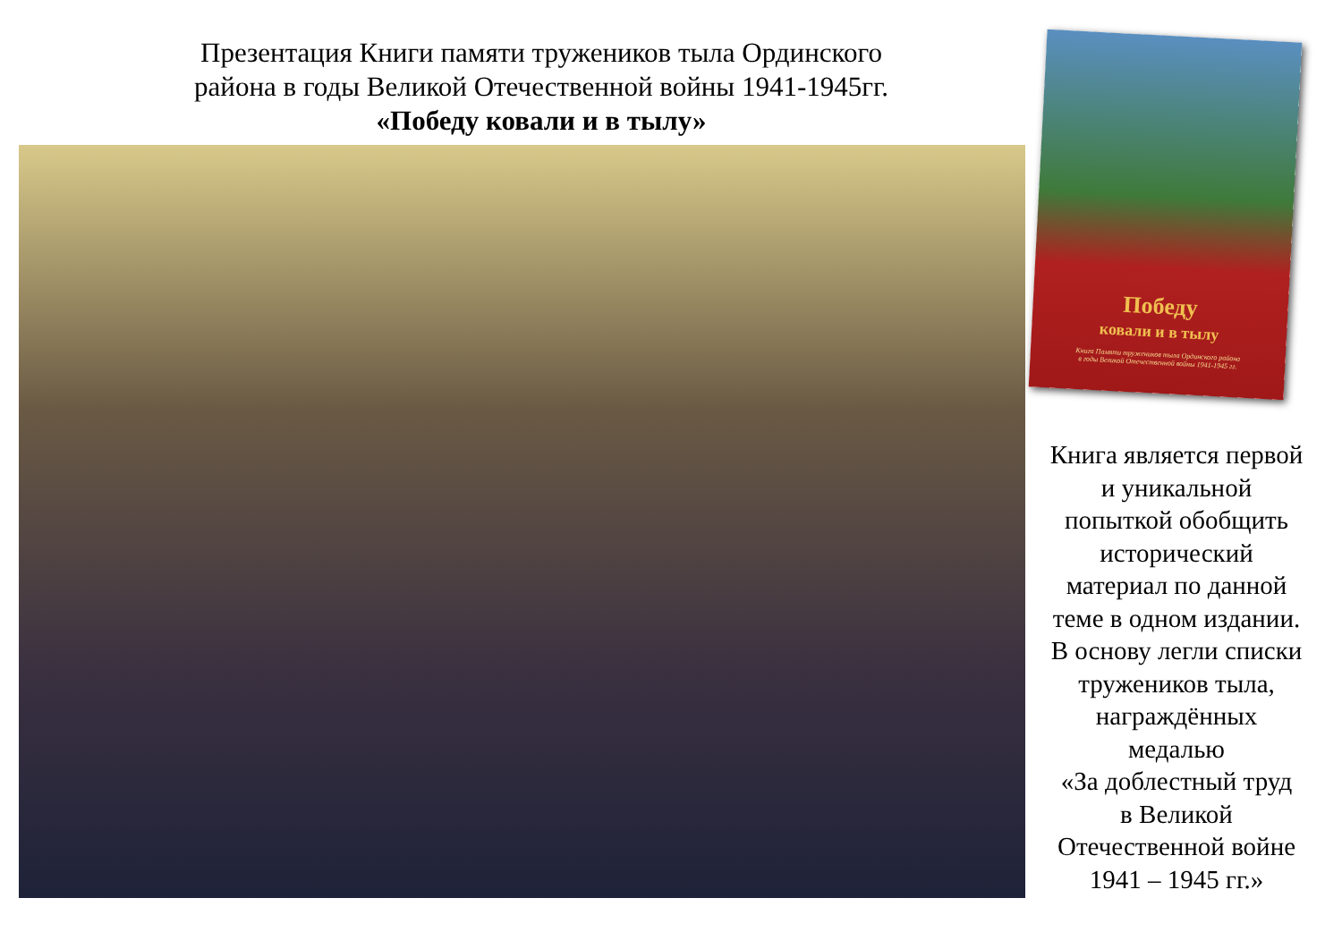Презентация Книги памяти тружеников тыла Ординского
района в годы Великой Отечественной войны 1941-1945гг.
«Победу ковали и в тылу»
Победу
ковали и в тылу
Книга Памяти тружеников тыла Ординского района
в годы Великой Отечественной войны 1941-1945 гг.
Книга является первой
и уникальной
попыткой обобщить
исторический
материал по данной
теме в одном издании.
В основу легли списки
тружеников тыла,
награждённых
медалью
«За доблестный труд
в Великой
Отечественной войне
1941 – 1945 гг.»